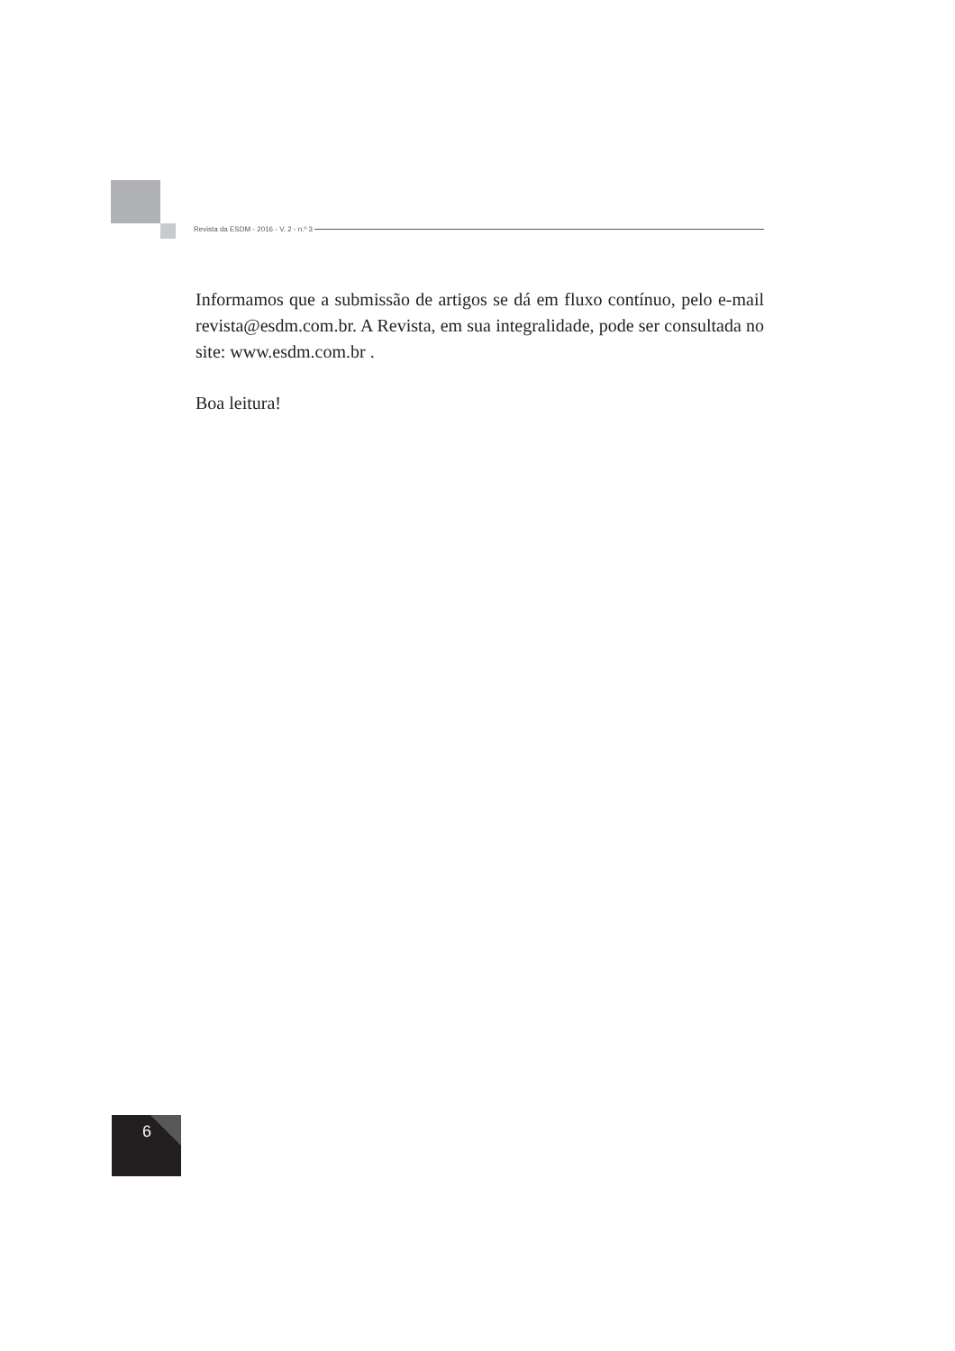Revista da ESDM - 2016 - V. 2 - n.º 3
Informamos que a submissão de artigos se dá em fluxo contínuo, pelo e-mail revista@esdm.com.br. A Revista, em sua integralidade, pode ser consultada no site: www.esdm.com.br .
Boa leitura!
6